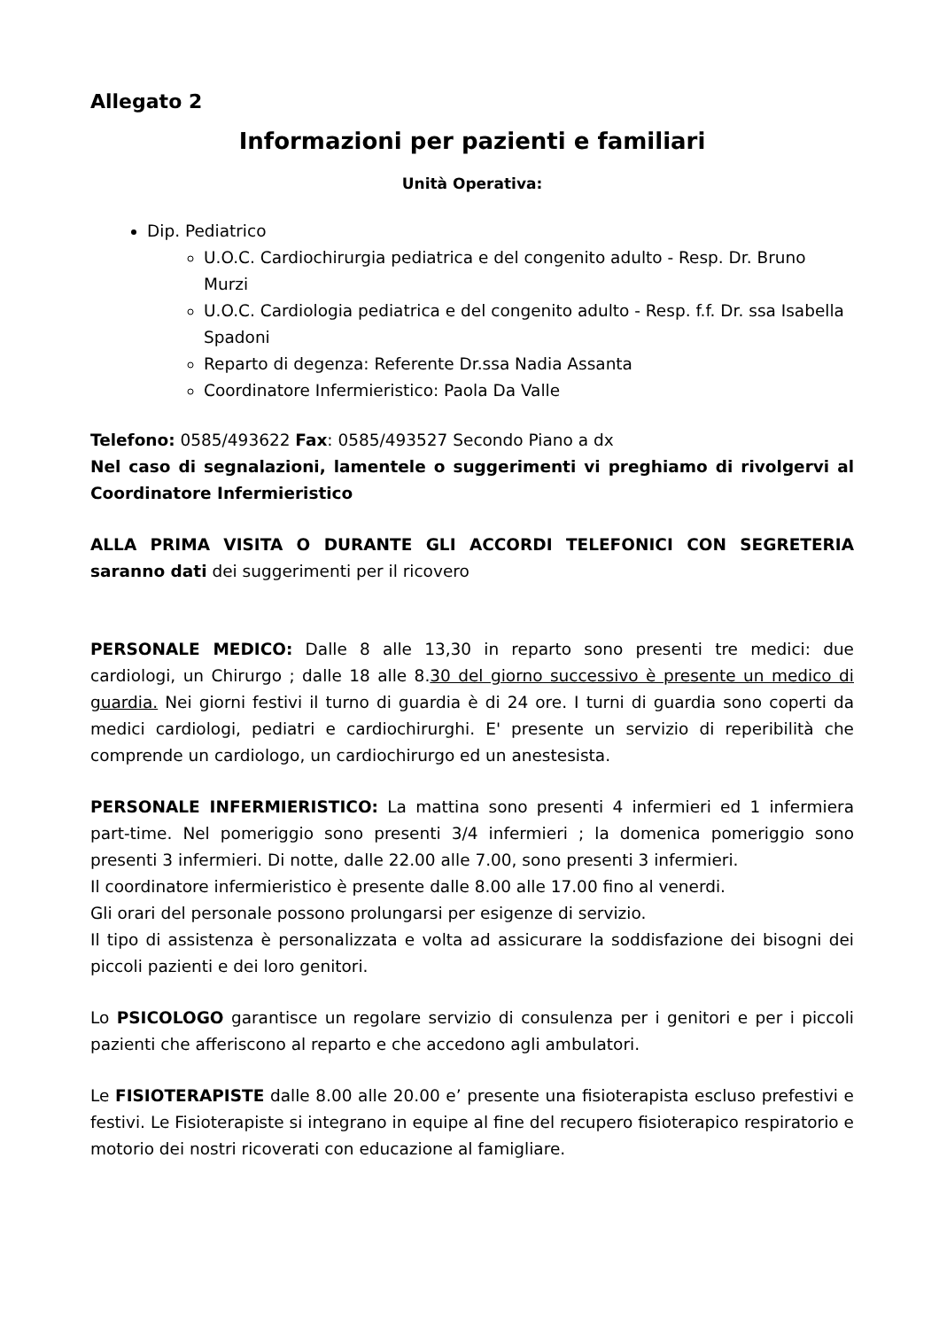Allegato 2
Informazioni per pazienti e familiari
Unità Operativa:
Dip. Pediatrico
U.O.C. Cardiochirurgia pediatrica e del congenito adulto - Resp. Dr. Bruno Murzi
U.O.C. Cardiologia pediatrica e del congenito adulto - Resp. f.f. Dr. ssa Isabella Spadoni
Reparto di degenza: Referente Dr.ssa Nadia Assanta
Coordinatore Infermieristico: Paola Da Valle
Telefono: 0585/493622 Fax: 0585/493527 Secondo Piano a dx
Nel caso di segnalazioni, lamentele o suggerimenti vi preghiamo di rivolgervi al Coordinatore Infermieristico
ALLA PRIMA VISITA O DURANTE GLI ACCORDI TELEFONICI CON SEGRETERIA saranno dati dei suggerimenti per il ricovero
PERSONALE MEDICO: Dalle 8 alle 13,30 in reparto sono presenti tre medici: due cardiologi, un Chirurgo ; dalle 18 alle 8.30 del giorno successivo è presente un medico di guardia. Nei giorni festivi il turno di guardia è di 24 ore. I turni di guardia sono coperti da medici cardiologi, pediatri e cardiochirurghi. E' presente un servizio di reperibilità che comprende un cardiologo, un cardiochirurgo ed un anestesista.
PERSONALE INFERMIERISTICO: La mattina sono presenti 4 infermieri ed 1 infermiera part-time. Nel pomeriggio sono presenti 3/4 infermieri ; la domenica pomeriggio sono presenti 3 infermieri. Di notte, dalle 22.00 alle 7.00, sono presenti 3 infermieri.
Il coordinatore infermieristico è presente dalle 8.00 alle 17.00 fino al venerdi.
Gli orari del personale possono prolungarsi per esigenze di servizio.
Il tipo di assistenza è personalizzata e volta ad assicurare la soddisfazione dei bisogni dei piccoli pazienti e dei loro genitori.
Lo PSICOLOGO garantisce un regolare servizio di consulenza per i genitori e per i piccoli pazienti che afferiscono al reparto e che accedono agli ambulatori.
Le FISIOTERAPISTE dalle 8.00 alle 20.00 e’ presente una fisioterapista escluso prefestivi e festivi. Le Fisioterapiste si integrano in equipe al fine del recupero fisioterapico respiratorio e motorio dei nostri ricoverati con educazione al famigliare.